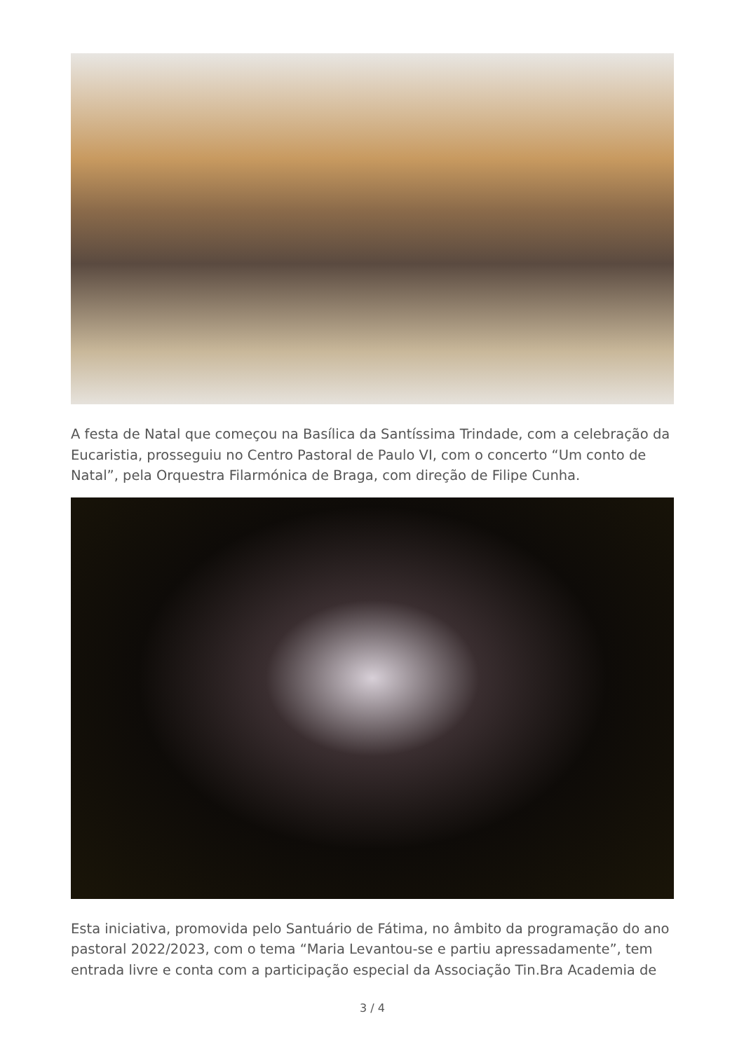A festa de Natal que começou na Basílica da Santíssima Trindade, com a celebração da Eucaristia, prosseguiu no Centro Pastoral de Paulo VI, com o concerto “Um conto de Natal”, pela Orquestra Filarmónica de Braga, com direção de Filipe Cunha.
Esta iniciativa, promovida pelo Santuário de Fátima, no âmbito da programação do ano pastoral 2022/2023, com o tema “Maria Levantou-se e partiu apressadamente”, tem entrada livre e conta com a participação especial da Associação Tin.Bra Academia de
3 / 4